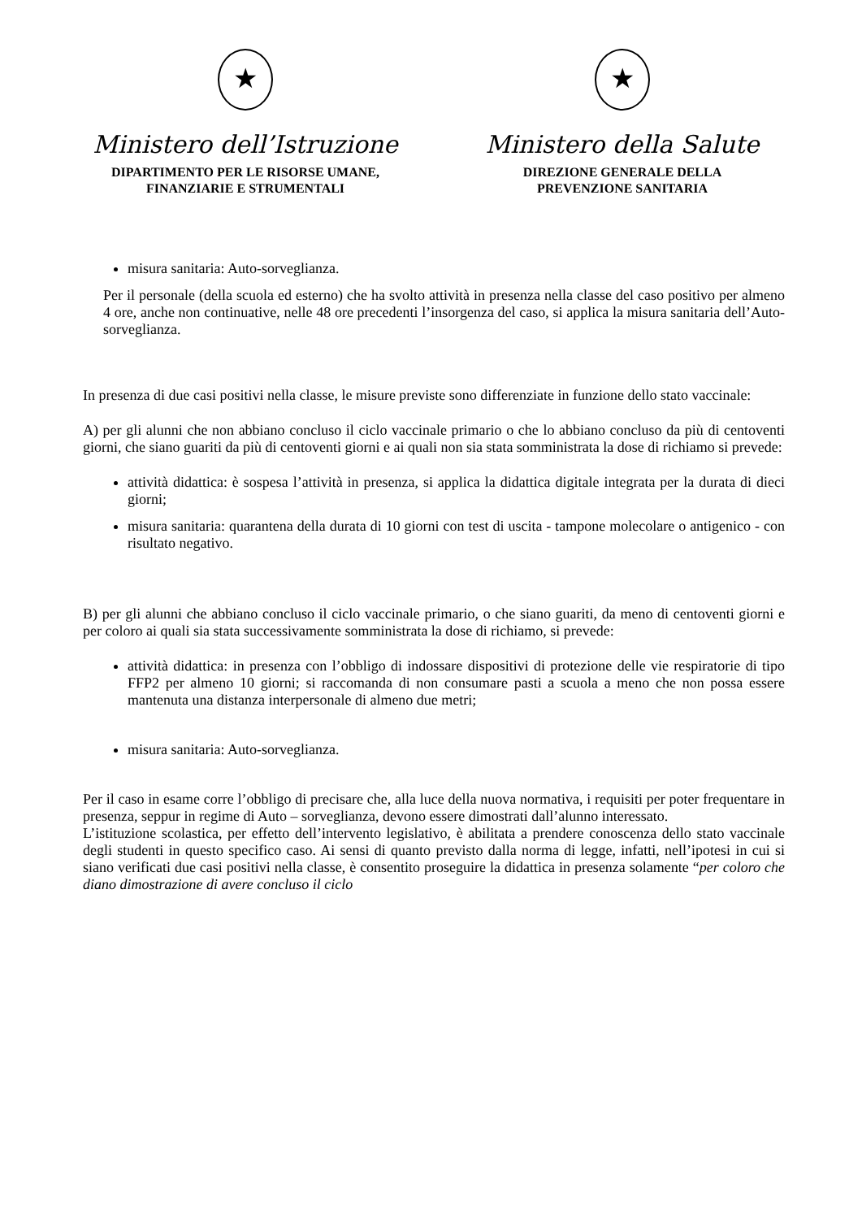★
Ministero dell’Istruzione
DIPARTIMENTO PER LE RISORSE UMANE,
FINANZIARIE E STRUMENTALI
★
Ministero della Salute
DIREZIONE GENERALE DELLA
PREVENZIONE SANITARIA
misura sanitaria: Auto-sorveglianza.
Per il personale (della scuola ed esterno) che ha svolto attività in presenza nella classe del caso positivo per almeno 4 ore, anche non continuative, nelle 48 ore precedenti l’insorgenza del caso, si applica la misura sanitaria dell’Auto-sorveglianza.
In presenza di due casi positivi nella classe, le misure previste sono differenziate in funzione dello stato vaccinale:
A) per gli alunni che non abbiano concluso il ciclo vaccinale primario o che lo abbiano concluso da più di centoventi giorni, che siano guariti da più di centoventi giorni e ai quali non sia stata somministrata la dose di richiamo si prevede:
attività didattica: è sospesa l’attività in presenza, si applica la didattica digitale integrata per la durata di dieci giorni;
misura sanitaria: quarantena della durata di 10 giorni con test di uscita - tampone molecolare o antigenico - con risultato negativo.
B) per gli alunni che abbiano concluso il ciclo vaccinale primario, o che siano guariti, da meno di centoventi giorni e per coloro ai quali sia stata successivamente somministrata la dose di richiamo, si prevede:
attività didattica: in presenza con l’obbligo di indossare dispositivi di protezione delle vie respiratorie di tipo FFP2 per almeno 10 giorni; si raccomanda di non consumare pasti a scuola a meno che non possa essere mantenuta una distanza interpersonale di almeno due metri;
misura sanitaria: Auto-sorveglianza.
Per il caso in esame corre l’obbligo di precisare che, alla luce della nuova normativa, i requisiti per poter frequentare in presenza, seppur in regime di Auto – sorveglianza, devono essere dimostrati dall’alunno interessato.
L’istituzione scolastica, per effetto dell’intervento legislativo, è abilitata a prendere conoscenza dello stato vaccinale degli studenti in questo specifico caso. Ai sensi di quanto previsto dalla norma di legge, infatti, nell’ipotesi in cui si siano verificati due casi positivi nella classe, è consentito proseguire la didattica in presenza solamente “per coloro che diano dimostrazione di avere concluso il ciclo